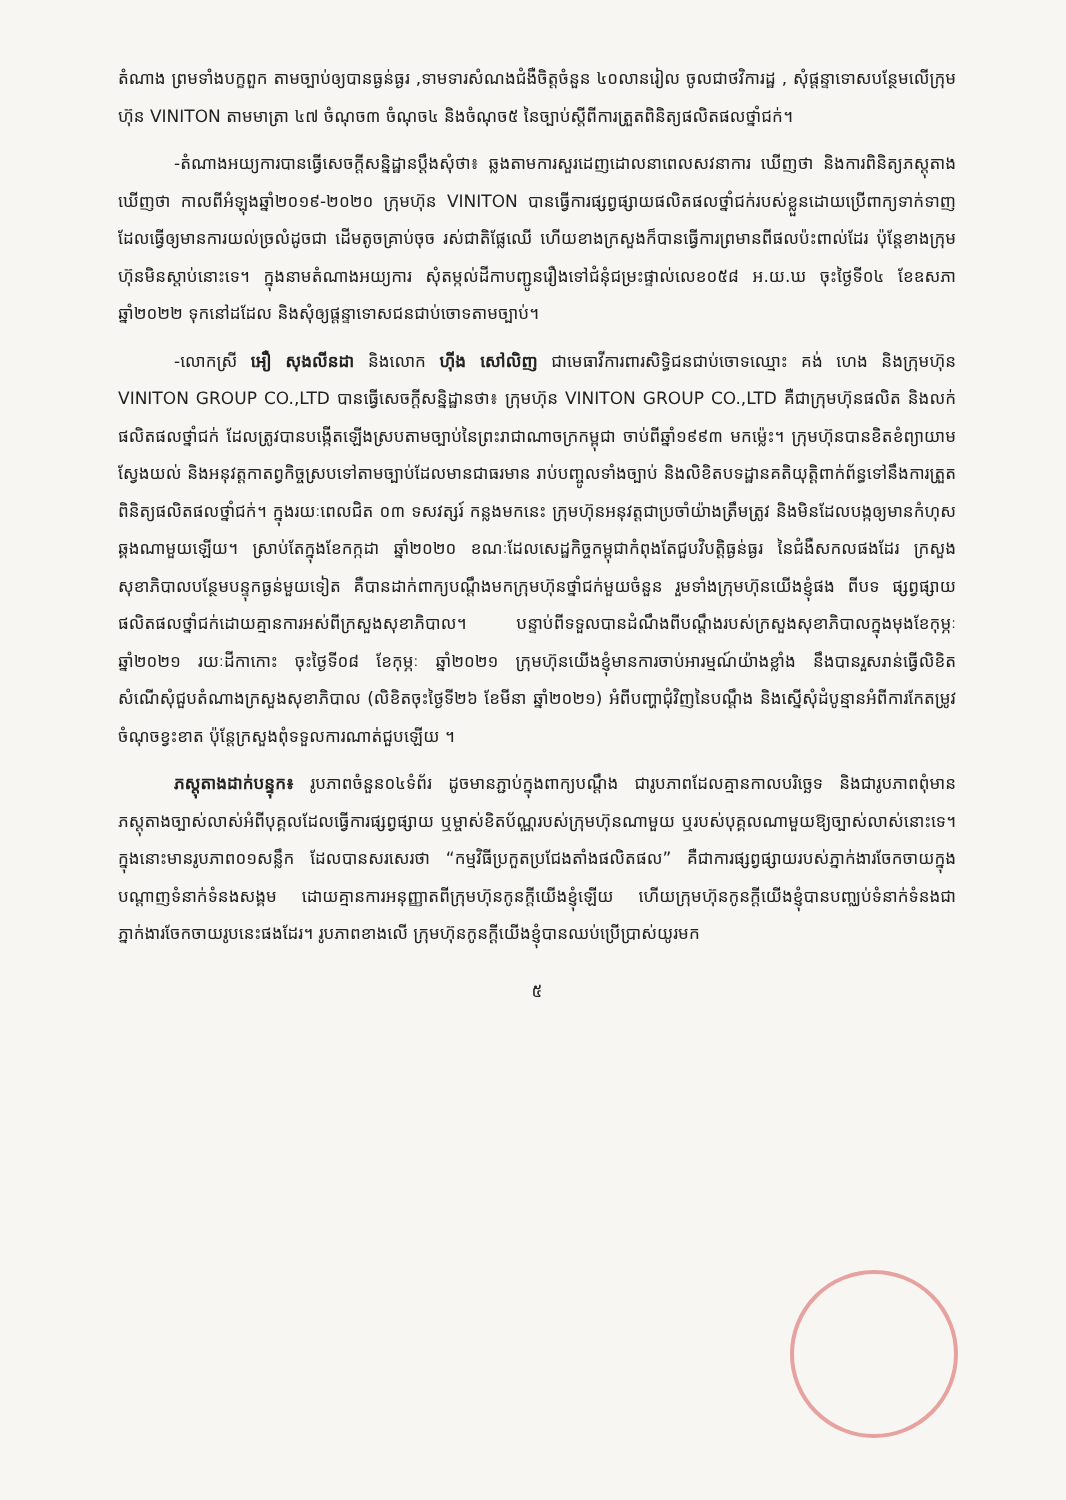តំណាង ព្រមទាំងបក្ខពួក តាមច្បាប់ឲ្យបានធ្ងន់ធ្ងរ ,ទាមទារសំណងជំងឺចិត្តចំនួន ៤០លានរៀល ចូលជាថវិការដ្ឋ , សុំផ្តន្ទាទោសបន្ថែមលើក្រុមហ៊ុន VINITON តាមមាត្រា ៤៧ ចំណុច៣ ចំណុច៤ និងចំណុច៥ នៃច្បាប់ស្តីពីការត្រួតពិនិត្យផលិតផលថ្នាំជក់។
-តំណាងអយ្យការបានធ្វើសេចក្តីសន្និដ្ឋានប្តឹងសុំថា៖ ឆ្លងតាមការសួរដេញដោលនាពេលសវនាការ ឃើញថា និងការពិនិត្យភស្តុតាង ឃើញថា កាលពីអំឡុងឆ្នាំ២០១៩-២០២០ ក្រុមហ៊ុន VINITON បានធ្វើការផ្សព្វផ្សាយផលិតផលថ្នាំជក់របស់ខ្លួនដោយប្រើពាក្យទាក់ទាញដែលធ្វើឲ្យមានការយល់ច្រលំដូចជា ដើមតូចគ្រាប់ចុច រស់ជាតិផ្លែឈើ ហើយខាងក្រសួងក៏បានធ្វើការព្រមានពីផលប៉ះពាល់ដែរ ប៉ុន្តែខាងក្រុមហ៊ុនមិនស្តាប់នោះទេ។ ក្នុងនាមតំណាងអយ្យការ សុំតម្កល់ដីកាបញ្ជូនរឿងទៅជំនុំជម្រះផ្ទាល់លេខ០៥៨ អ.យ.ឃ ចុះថ្ងៃទី០៤ ខែឧសភា ឆ្នាំ២០២២ ទុកនៅដដែល និងសុំឲ្យផ្តន្ទាទោសជនជាប់ចោទតាមច្បាប់។
-លោកស្រី អឿ សុងលីនដា និងលោក ហ៊ីង សៅលិញ ជាមេធាវីការពារសិទ្ធិជនជាប់ចោទឈ្មោះ គង់ ហេង និងក្រុមហ៊ុន VINITON GROUP CO.,LTD បានធ្វើសេចក្តីសន្និដ្ឋានថា៖ ក្រុមហ៊ុន VINITON GROUP CO.,LTD គឺជាក្រុមហ៊ុនផលិត និងលក់ផលិតផលថ្នាំជក់ ដែលត្រូវបានបង្កើតឡើងស្របតាមច្បាប់នៃព្រះរាជាណាចក្រកម្ពុជា ចាប់ពីឆ្នាំ១៩៩៣ មកម្ល៉េះ។ ក្រុមហ៊ុនបានខិតខំព្យាយាមស្វែងយល់ និងអនុវត្តកាតព្វកិច្ចស្របទៅតាមច្បាប់ដែលមានជាធរមាន រាប់បញ្ចូលទាំងច្បាប់ និងលិខិតបទដ្ឋានគតិយុត្តិពាក់ព័ន្ធទៅនឹងការត្រួតពិនិត្យផលិតផលថ្នាំជក់។ ក្នុងរយៈពេលជិត ០៣ ទសវត្សរ៍ កន្លងមកនេះ ក្រុមហ៊ុនអនុវត្តជាប្រចាំយ៉ាងត្រឹមត្រូវ និងមិនដែលបង្កឲ្យមានកំហុសឆ្គងណាមួយឡើយ។ ស្រាប់តែក្នុងខែកក្កដា ឆ្នាំ២០២០ ខណៈដែលសេដ្ឋកិច្ចកម្ពុជាកំពុងតែជួបវិបត្តិធ្ងន់ធ្ងរ នៃជំងឺសកលផងដែរ ក្រសួងសុខាភិបាលបន្ថែមបន្ទុកធ្ងន់មួយទៀត គឺបានដាក់ពាក្យបណ្តឹងមកក្រុមហ៊ុនថ្នាំជក់មួយចំនួន រួមទាំងក្រុមហ៊ុនយើងខ្ញុំផង ពីបទ ផ្សព្វផ្សាយផលិតផលថ្នាំជក់ដោយគ្មានការអស់ពីក្រសួងសុខាភិបាល។ បន្ទាប់ពីទទួលបានដំណឹងពីបណ្តឹងរបស់ក្រសួងសុខាភិបាលក្នុងមុងខែកុម្ភៈ ឆ្នាំ២០២១ រយៈដីកាកោះ ចុះថ្ងៃទី០៨ ខែកុម្ភៈ ឆ្នាំ២០២១ ក្រុមហ៊ុនយើងខ្ញុំមានការចាប់អារម្មណ៍យ៉ាងខ្លាំង នឹងបានរួសរាន់ធ្វើលិខិតសំណើសុំជួបតំណាងក្រសួងសុខាភិបាល (លិខិតចុះថ្ងៃទី២៦ ខែមីនា ឆ្នាំ២០២១) អំពីបញ្ហាជុំវិញនៃបណ្តឹង និងស្នើសុំដំបូន្មានអំពីការកែតម្រូវចំណុចខ្វះខាត ប៉ុន្តែក្រសួងពុំទទួលការណាត់ជួបឡើយ ។
ភស្តុតាងដាក់បន្ទុក៖ រូបភាពចំនួន០៤ទំព័រ ដូចមានភ្ជាប់ក្នុងពាក្យបណ្តឹង ជារូបភាពដែលគ្មានកាលបរិច្ឆេទ និងជារូបភាពពុំមានភស្តុតាងច្បាស់លាស់អំពីបុគ្គលដែលធ្វើការផ្សព្វផ្សាយ ឬម្ចាស់ខិតប័ណ្ណរបស់ក្រុមហ៊ុនណាមួយ ឬរបស់បុគ្គលណាមួយឱ្យច្បាស់លាស់នោះទេ។ ក្នុងនោះមានរូបភាព០១សន្លឹក ដែលបានសរសេរថា “កម្មវិធីប្រកួតប្រជែងតាំងផលិតផល” គឺជាការផ្សព្វផ្សាយរបស់ភ្នាក់ងារចែកចាយក្នុងបណ្តាញទំនាក់ទំនងសង្គម ដោយគ្មានការអនុញ្ញាតពីក្រុមហ៊ុនកូនក្តីយើងខ្ញុំឡើយ ហើយក្រុមហ៊ុនកូនក្តីយើងខ្ញុំបានបញ្ឈប់ទំនាក់ទំនងជាភ្នាក់ងារចែកចាយរូបនេះផងដែរ។ រូបភាពខាងលើ ក្រុមហ៊ុនកូនក្តីយើងខ្ញុំបានឈប់ប្រើប្រាស់យូរមក
៥